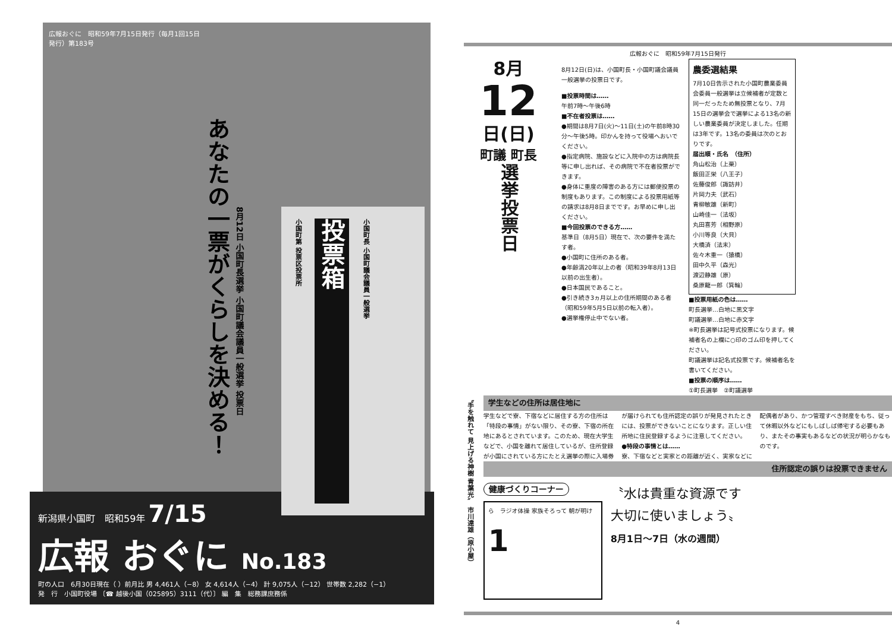広報おぐに　昭和59年7月15日発行（毎月1回15日発行）第183号
あなたの一票がくらしを決める！
8月12日 小国町長選挙 小国町議会議員一般選挙 投票日
小国町第 投票区投票所
投票箱
小国町長 小国町議会議員一般選挙
新潟県小国町　昭和59年 7/15
広報 おぐに No.183
町の人口　6月30日現在（ ）前月比 男 4,461人（−8） 女 4,614人（−4） 計 9,075人（−12） 世帯数 2,282（−1）
発　行　小国町役場 〔☎ 越後小国（025895）3111（代）〕 編　集　総務課庶務係
広報おぐに　昭和59年7月15日発行
8月
12
日(日)
町議 町長
選挙投票日
8月12日(日)は、小国町長・小国町議会議員一般選挙の投票日です。
■投票時間は……
午前7時～午後6時
■不在者投票は……
●期間は8月7日(火)～11日(土)の午前8時30分～午後5時。印かんを持って役場へおいでください。
●指定病院、施設などに入院中の方は病院長等に申し出れば、その病院で不在者投票ができます。
●身体に重度の障害のある方には郵便投票の制度もあります。この制度による投票用紙等の請求は8月8日までです。お早めに申し出ください。
■今回投票のできる方……
基準日（8月5日）現在で、次の要件を満たす者。
●小国町に住所のある者。
●年齢満20年以上の者（昭和39年8月13日以前の出生者）。
●日本国民であること。
●引き続き3ヵ月以上の住所期間のある者（昭和59年5月5日以前の転入者）。
●選挙権停止中でない者。
農委選結果
7月10日告示された小国町農業委員会委員一般選挙は立候補者が定数と同一だったため無投票となり、7月15日の選挙会で選挙による13名の新しい農業委員が決定しました。任期は3年です。13名の委員は次のとおりです。
届出順・氏名　（住所）
角山松治（上栗）
飯田正栄（八王子）
佐藤俊郎（諏訪井）
片岡力夫（武石）
青柳敏雄（新町）
山崎佳一（法坂）
丸田喜芳（相野原）
小川等良（大貝）
大橋済（法末）
佐々木重一（猿橋）
田中久平（森光）
渡辺静雄（原）
桑原龍一郎（箕輪）
■投票用紙の色は……
町長選挙…白地に黒文字
町議選挙…白地に赤文字
※町長選挙は記号式投票になります。候補者名の上欄に○印のゴム印を押してください。
町議選挙は記名式投票です。候補者名を書いてください。
■投票の順序は……
①町長選挙　②町議選挙
〝手を触れて 見上げる神樹 青葉光〟 市川達雄（原小屋）
学生などの住所は居住地に
学生などで寮、下宿などに居住する方の住所は「特段の事情」がない限り、その寮、下宿の所在地にあるとされています。このため、現在大学生などで、小国を離れて居住しているが、住所登録が小国にされている方にたとえ選挙の際に入場券が届けられても住所認定の誤りが発見されたときには、投票ができないことになります。正しい住所地に住民登録するように注意してください。
●特段の事情とは……
寮、下宿などと実家との距離が近く、実家などに配偶者があり、かつ管理すべき財産をもち、従って休暇以外などにもしばしば帰宅する必要もあり、またその事実もあるなどの状況が明らかなものです。
住所認定の誤りは投票できません
健康づくりコーナー
ら　ラジオ体操 家族そろって 朝が明け　1
〝水は貴重な資源です
大切に使いましょう〟
8月1日～7日（水の週間）
4